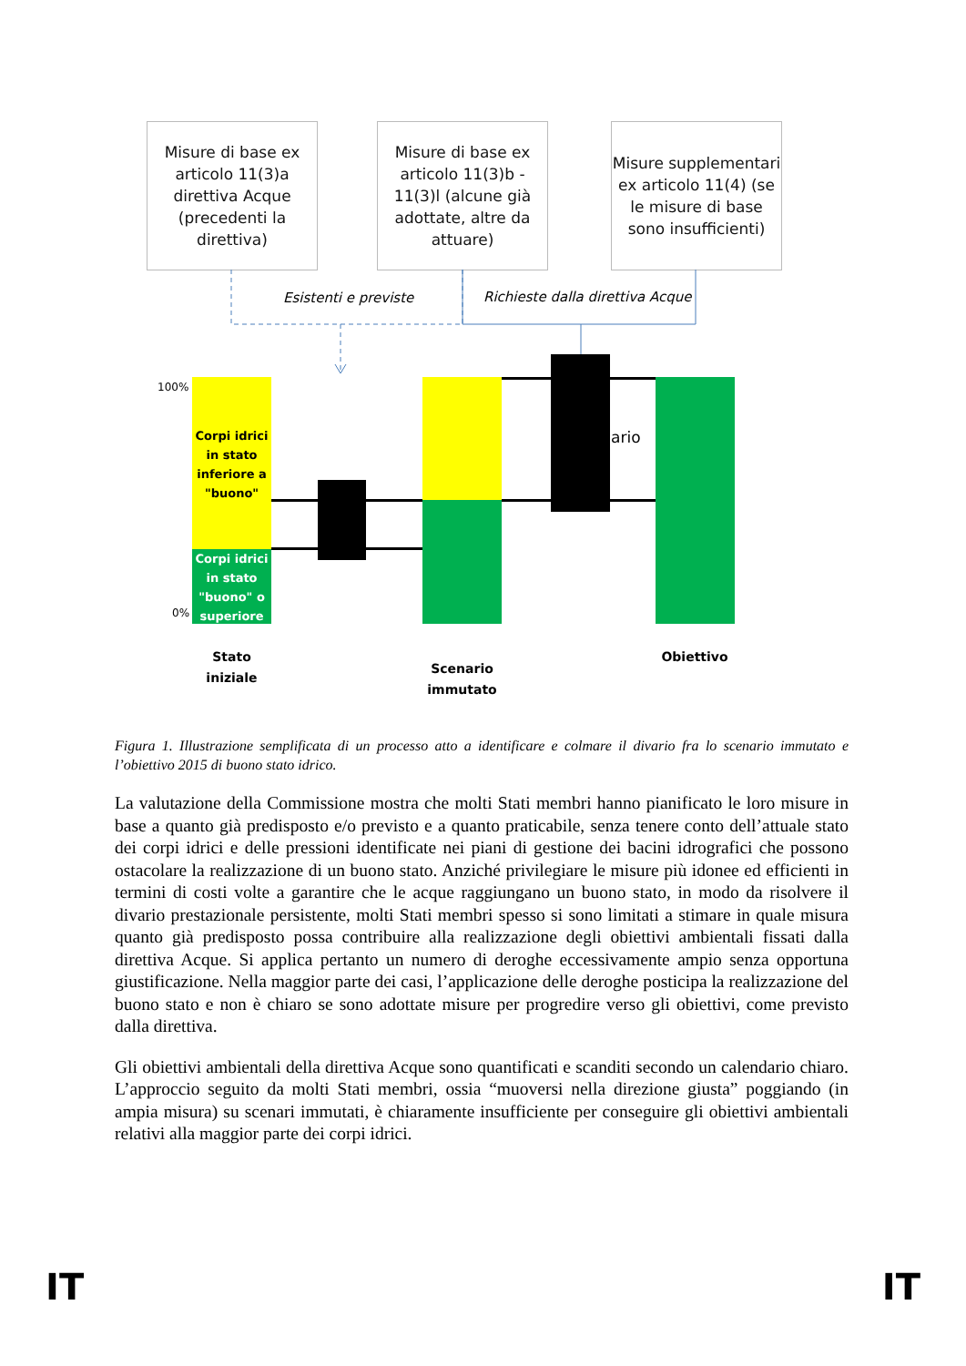Misure di base ex articolo 11(3)a direttiva Acque (precedenti la direttiva)
Misure di base ex articolo 11(3)b - 11(3)l (alcune già adottate, altre da attuare)
Misure supplementari ex articolo 11(4) (se le misure di base sono insufficienti)
Esistenti e previste
Richieste dalla direttiva Acque
100%
0%
Corpi idrici in stato inferiore a "buono"
Corpi idrici in stato "buono" o superiore
ario
Stato iniziale
Scenario immutato
Obiettivo
Figura 1. Illustrazione semplificata di un processo atto a identificare e colmare il divario fra lo scenario immutato e l’obiettivo 2015 di buono stato idrico.
La valutazione della Commissione mostra che molti Stati membri hanno pianificato le loro misure in base a quanto già predisposto e/o previsto e a quanto praticabile, senza tenere conto dell’attuale stato dei corpi idrici e delle pressioni identificate nei piani di gestione dei bacini idrografici che possono ostacolare la realizzazione di un buono stato. Anziché privilegiare le misure più idonee ed efficienti in termini di costi volte a garantire che le acque raggiungano un buono stato, in modo da risolvere il divario prestazionale persistente, molti Stati membri spesso si sono limitati a stimare in quale misura quanto già predisposto possa contribuire alla realizzazione degli obiettivi ambientali fissati dalla direttiva Acque. Si applica pertanto un numero di deroghe eccessivamente ampio senza opportuna giustificazione. Nella maggior parte dei casi, l’applicazione delle deroghe posticipa la realizzazione del buono stato e non è chiaro se sono adottate misure per progredire verso gli obiettivi, come previsto dalla direttiva.
Gli obiettivi ambientali della direttiva Acque sono quantificati e scanditi secondo un calendario chiaro. L’approccio seguito da molti Stati membri, ossia “muoversi nella direzione giusta” poggiando (in ampia misura) su scenari immutati, è chiaramente insufficiente per conseguire gli obiettivi ambientali relativi alla maggior parte dei corpi idrici.
IT IT